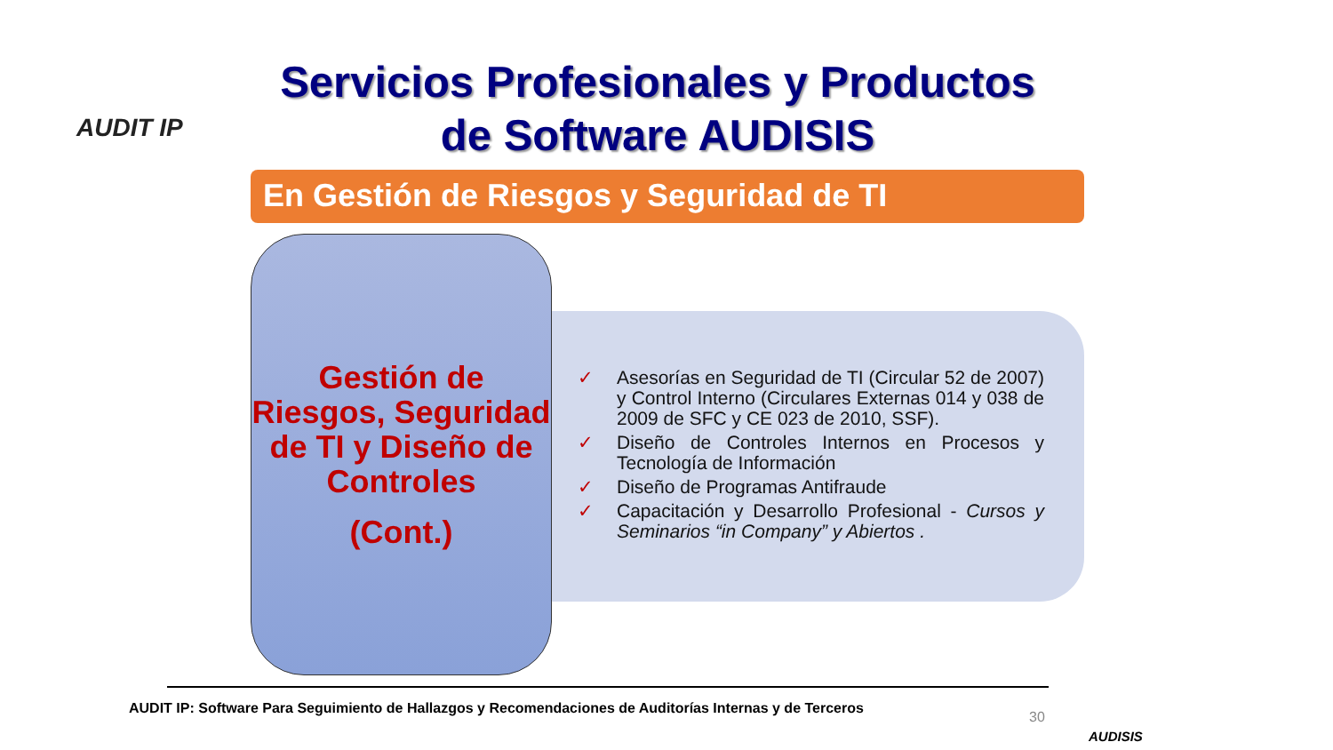AUDIT IP
Servicios Profesionales y Productos de Software AUDISIS
En Gestión de Riesgos y Seguridad de TI
Gestión de Riesgos, Seguridad de TI y Diseño de Controles
(Cont.)
✓ Asesorías en Seguridad de TI (Circular 52 de 2007) y Control Interno (Circulares Externas 014 y 038 de 2009 de SFC y CE 023 de 2010, SSF).
✓ Diseño de Controles Internos en Procesos y Tecnología de Información
✓ Diseño de Programas Antifraude
✓ Capacitación y Desarrollo Profesional - Cursos y Seminarios “in Company” y Abiertos .
AUDIT IP: Software Para Seguimiento de Hallazgos y Recomendaciones de Auditorías Internas y de Terceros
30
AUDISIS